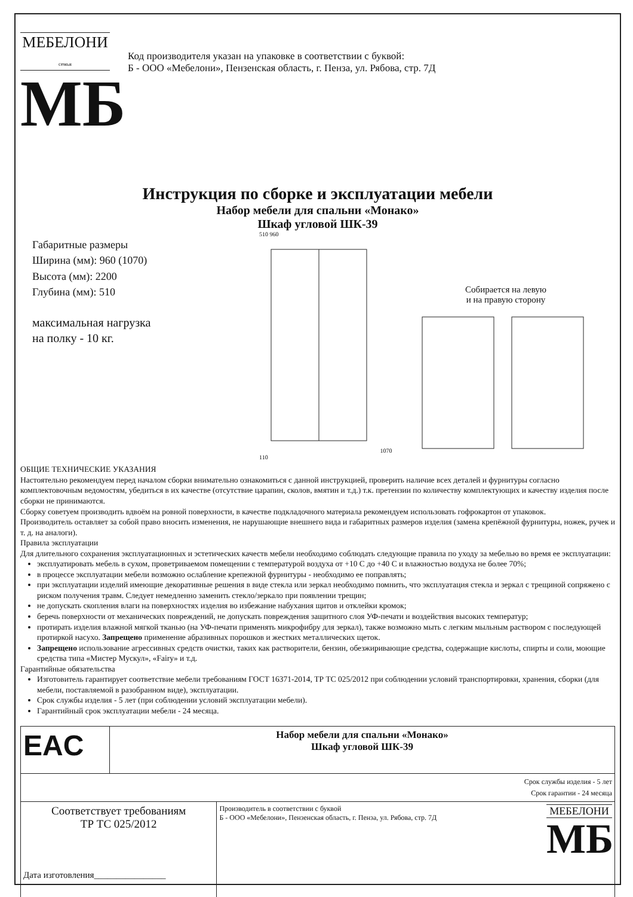МЕБЕЛОНИ
семья
МБ
Код производителя указан на упаковке в соответствии с буквой:
Б - ООО «Мебелони», Пензенская область, г. Пенза, ул. Рябова, стр. 7Д
Инструкция по сборке и эксплуатации мебели
Набор мебели для спальни «Монако»
Шкаф угловой ШК-39
Габаритные размеры
Ширина (мм): 960 (1070)
Высота (мм): 2200
Глубина (мм): 510
максимальная нагрузка
на полку - 10 кг.
510 960 1070 110
Собирается на левую
и на правую сторону
ОБЩИЕ ТЕХНИЧЕСКИЕ УКАЗАНИЯ
Настоятельно рекомендуем перед началом сборки внимательно ознакомиться с данной инструкцией, проверить наличие всех деталей и фурнитуры согласно комплектовочным ведомостям, убедиться в их качестве (отсутствие царапин, сколов, вмятин и т.д.) т.к. претензии по количеству комплектующих и качеству изделия после сборки не принимаются.
Сборку советуем производить вдвоём на ровной поверхности, в качестве подкладочного материала рекомендуем использовать гофрокартон от упаковок.
Производитель оставляет за собой право вносить изменения, не нарушающие внешнего вида и габаритных размеров изделия (замена крепёжной фурнитуры, ножек, ручек и т. д. на аналоги).
Правила эксплуатации
Для длительного сохранения эксплуатационных и эстетических качеств мебели необходимо соблюдать следующие правила по уходу за мебелью во время ее эксплуатации:
эксплуатировать мебель в сухом, проветриваемом помещении с температурой воздуха от +10 С до +40 С и влажностью воздуха не более 70%;
в процессе эксплуатации мебели возможно ослабление крепежной фурнитуры - необходимо ее поправлять;
при эксплуатации изделий имеющие декоративные решения в виде стекла или зеркал необходимо помнить, что эксплуатация стекла и зеркал с трещиной сопряжено с риском получения травм. Следует немедленно заменить стекло/зеркало при появлении трещин;
не допускать скопления влаги на поверхностях изделия во избежание набухания щитов и отклейки кромок;
беречь поверхности от механических повреждений, не допускать повреждения защитного слоя УФ-печати и воздействия высоких температур;
протирать изделия влажной мягкой тканью (на УФ-печати применять микрофибру для зеркал), также возможно мыть с легким мыльным раствором с последующей протиркой насухо. Запрещено применение абразивных порошков и жестких металлических щеток.
Запрещено использование агрессивных средств очистки, таких как растворители, бензин, обезжиривающие средства, содержащие кислоты, спирты и соли, моющие средства типа «Мистер Мускул», «Fairy» и т.д.
Гарантийные обязательства
Изготовитель гарантирует соответствие мебели требованиям ГОСТ 16371-2014, ТР ТС 025/2012 при соблюдении условий транспортировки, хранения, сборки (для мебели, поставляемой в разобранном виде), эксплуатации.
Срок службы изделия - 5 лет (при соблюдении условий эксплуатации мебели).
Гарантийный срок эксплуатации мебели - 24 месяца.
| EAC | Набор мебели для спальни «Монако» Шкаф угловой ШК-39 | |
| Срок службы изделия - 5 лет Срок гарантии - 24 месяца | | |
| Соответствует требованиям ТР ТС 025/2012 Дата изготовления________________ | | Производитель в соответствии с буквой Б - ООО «Мебелони», Пензенская область, г. Пенза, ул. Рябова, стр. 7Д МЕБЕЛОНИ МБ |